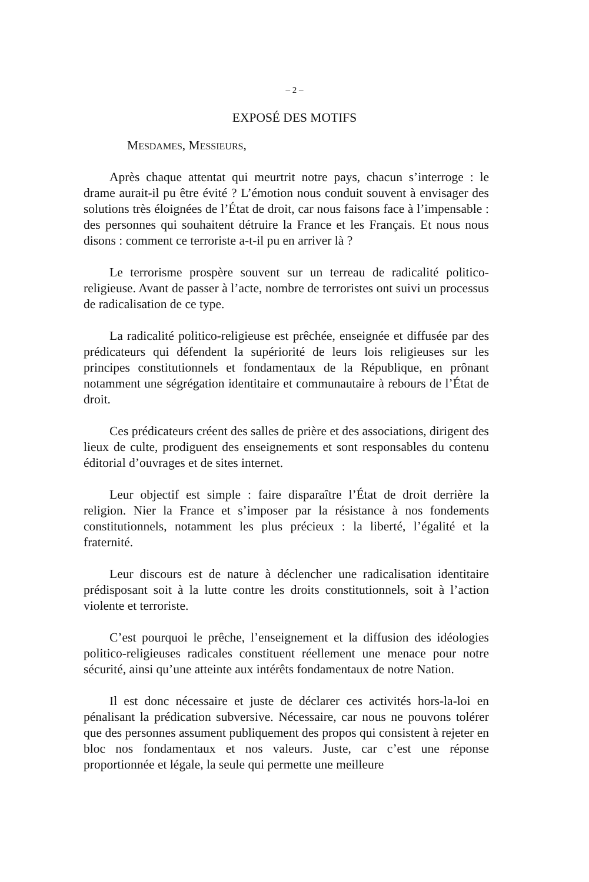– 2 –
EXPOSÉ DES MOTIFS
MESDAMES, MESSIEURS,
Après chaque attentat qui meurtrit notre pays, chacun s’interroge : le drame aurait-il pu être évité ? L’émotion nous conduit souvent à envisager des solutions très éloignées de l’État de droit, car nous faisons face à l’impensable : des personnes qui souhaitent détruire la France et les Français. Et nous nous disons : comment ce terroriste a-t-il pu en arriver là ?
Le terrorisme prospère souvent sur un terreau de radicalité politico-religieuse. Avant de passer à l’acte, nombre de terroristes ont suivi un processus de radicalisation de ce type.
La radicalité politico-religieuse est prêchée, enseignée et diffusée par des prédicateurs qui défendent la supériorité de leurs lois religieuses sur les principes constitutionnels et fondamentaux de la République, en prônant notamment une ségrégation identitaire et communautaire à rebours de l’État de droit.
Ces prédicateurs créent des salles de prière et des associations, dirigent des lieux de culte, prodiguent des enseignements et sont responsables du contenu éditorial d’ouvrages et de sites internet.
Leur objectif est simple : faire disparaître l’État de droit derrière la religion. Nier la France et s’imposer par la résistance à nos fondements constitutionnels, notamment les plus précieux : la liberté, l’égalité et la fraternité.
Leur discours est de nature à déclencher une radicalisation identitaire prédisposant soit à la lutte contre les droits constitutionnels, soit à l’action violente et terroriste.
C’est pourquoi le prêche, l’enseignement et la diffusion des idéologies politico-religieuses radicales constituent réellement une menace pour notre sécurité, ainsi qu’une atteinte aux intérêts fondamentaux de notre Nation.
Il est donc nécessaire et juste de déclarer ces activités hors-la-loi en pénalisant la prédication subversive. Nécessaire, car nous ne pouvons tolérer que des personnes assument publiquement des propos qui consistent à rejeter en bloc nos fondamentaux et nos valeurs. Juste, car c’est une réponse proportionnée et légale, la seule qui permette une meilleure